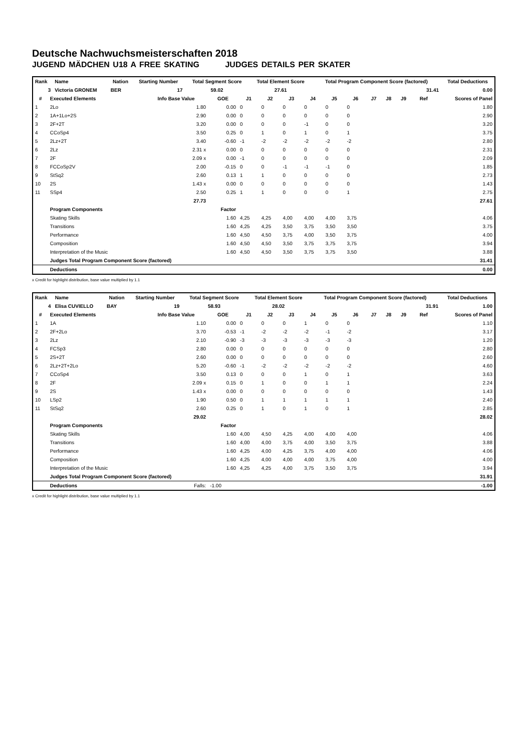Deutsche Nachwuchsmeisterschaften 2018
JUGEND MÄDCHEN U18 A FREE SKATING JUDGES DETAILS PER SKATER
| Rank | Name | Nation | Starting Number | Total Segment Score | Total Element Score | Total Program Component Score (factored) | Total Deductions |
| --- | --- | --- | --- | --- | --- | --- | --- |
| 3 | Victoria GRONEM | BER | 17 | 59.02 | 27.61 | 31.41 | 0.00 |
| # | Executed Elements | Info Base Value | GOE | J1 | J2 | J3 | J4 | J5 | J6 | J7 | J8 | J9 | Ref | Scores of Panel |
| --- | --- | --- | --- | --- | --- | --- | --- | --- | --- | --- | --- | --- | --- | --- |
| 1 | 2Lo | 1.80 | 0.00 | 0 | 0 | 0 | 0 | 0 | 0 | | | | | 1.80 |
| 2 | 1A+1Lo+2S | 2.90 | 0.00 | 0 | 0 | 0 | 0 | 0 | 0 | | | | | 2.90 |
| 3 | 2F+2T | 3.20 | 0.00 | 0 | 0 | 0 | -1 | 0 | 0 | | | | | 3.20 |
| 4 | CCoSp4 | 3.50 | 0.25 | 0 | 1 | 0 | 1 | 0 | 1 | | | | | 3.75 |
| 5 | 2Lz+2T | 3.40 | -0.60 | -1 | -2 | -2 | -2 | -2 | -2 | | | | | 2.80 |
| 6 | 2Lz | 2.31 x | 0.00 | 0 | 0 | 0 | 0 | 0 | 0 | | | | | 2.31 |
| 7 | 2F | 2.09 x | 0.00 | -1 | 0 | 0 | 0 | 0 | 0 | | | | | 2.09 |
| 8 | FCCoSp2V | 2.00 | -0.15 | 0 | 0 | -1 | -1 | -1 | 0 | | | | | 1.85 |
| 9 | StSq2 | 2.60 | 0.13 | 1 | 1 | 0 | 0 | 0 | 0 | | | | | 2.73 |
| 10 | 2S | 1.43 x | 0.00 | 0 | 0 | 0 | 0 | 0 | 0 | | | | | 1.43 |
| 11 | SSp4 | 2.50 | 0.25 | 1 | 1 | 0 | 0 | 0 | 1 | | | | | 2.75 |
| | | 27.73 | | | | | | | | | | | | 27.61 |
| | Program Components | | Factor | | | | | | | | | | | |
| | Skating Skills | | 1.60 | 4,25 | 4,25 | 4,00 | 4,00 | 4,00 | 3,75 | | | | | 4.06 |
| | Transitions | | 1.60 | 4,25 | 4,25 | 3,50 | 3,75 | 3,50 | 3,50 | | | | | 3.75 |
| | Performance | | 1.60 | 4,50 | 4,50 | 3,75 | 4,00 | 3,50 | 3,75 | | | | | 4.00 |
| | Composition | | 1.60 | 4,50 | 4,50 | 3,50 | 3,75 | 3,75 | 3,75 | | | | | 3.94 |
| | Interpretation of the Music | | 1.60 | 4,50 | 4,50 | 3,50 | 3,75 | 3,75 | 3,50 | | | | | 3.88 |
| | Judges Total Program Component Score (factored) | | | | | | | | | | | | | 31.41 |
| | Deductions | | | | | | | | | | | | | 0.00 |
x Credit for highlight distribution, base value multiplied by 1.1
| Rank | Name | Nation | Starting Number | Total Segment Score | Total Element Score | Total Program Component Score (factored) | Total Deductions |
| --- | --- | --- | --- | --- | --- | --- | --- |
| 4 | Elisa CUVIELLO | BAY | 19 | 58.93 | 28.02 | 31.91 | 1.00 |
| # | Executed Elements | Info Base Value | GOE | J1 | J2 | J3 | J4 | J5 | J6 | J7 | J8 | J9 | Ref | Scores of Panel |
| --- | --- | --- | --- | --- | --- | --- | --- | --- | --- | --- | --- | --- | --- | --- |
| 1 | 1A | 1.10 | 0.00 | 0 | 0 | 0 | 1 | 0 | 0 | | | | | 1.10 |
| 2 | 2F+2Lo | 3.70 | -0.53 | -1 | -2 | -2 | -2 | -1 | -2 | | | | | 3.17 |
| 3 | 2Lz | 2.10 | -0.90 | -3 | -3 | -3 | -3 | -3 | -3 | | | | | 1.20 |
| 4 | FCSp3 | 2.80 | 0.00 | 0 | 0 | 0 | 0 | 0 | 0 | | | | | 2.80 |
| 5 | 2S+2T | 2.60 | 0.00 | 0 | 0 | 0 | 0 | 0 | 0 | | | | | 2.60 |
| 6 | 2Lz+2T+2Lo | 5.20 | -0.60 | -1 | -2 | -2 | -2 | -2 | -2 | | | | | 4.60 |
| 7 | CCoSp4 | 3.50 | 0.13 | 0 | 0 | 0 | 1 | 0 | 1 | | | | | 3.63 |
| 8 | 2F | 2.09 x | 0.15 | 0 | 1 | 0 | 0 | 1 | 1 | | | | | 2.24 |
| 9 | 2S | 1.43 x | 0.00 | 0 | 0 | 0 | 0 | 0 | 0 | | | | | 1.43 |
| 10 | LSp2 | 1.90 | 0.50 | 0 | 1 | 1 | 1 | 1 | 1 | | | | | 2.40 |
| 11 | StSq2 | 2.60 | 0.25 | 0 | 1 | 0 | 1 | 0 | 1 | | | | | 2.85 |
| | | 29.02 | | | | | | | | | | | | 28.02 |
| | Program Components | | Factor | | | | | | | | | | | |
| | Skating Skills | | 1.60 | 4,00 | 4,50 | 4,25 | 4,00 | 4,00 | 4,00 | | | | | 4.06 |
| | Transitions | | 1.60 | 4,00 | 4,00 | 3,75 | 4,00 | 3,50 | 3,75 | | | | | 3.88 |
| | Performance | | 1.60 | 4,25 | 4,00 | 4,25 | 3,75 | 4,00 | 4,00 | | | | | 4.06 |
| | Composition | | 1.60 | 4,25 | 4,00 | 4,00 | 4,00 | 3,75 | 4,00 | | | | | 4.00 |
| | Interpretation of the Music | | 1.60 | 4,25 | 4,25 | 4,00 | 3,75 | 3,50 | 3,75 | | | | | 3.94 |
| | Judges Total Program Component Score (factored) | | | | | | | | | | | | | 31.91 |
| | Deductions | Falls: | -1.00 | | | | | | | | | | | -1.00 |
x Credit for highlight distribution, base value multiplied by 1.1